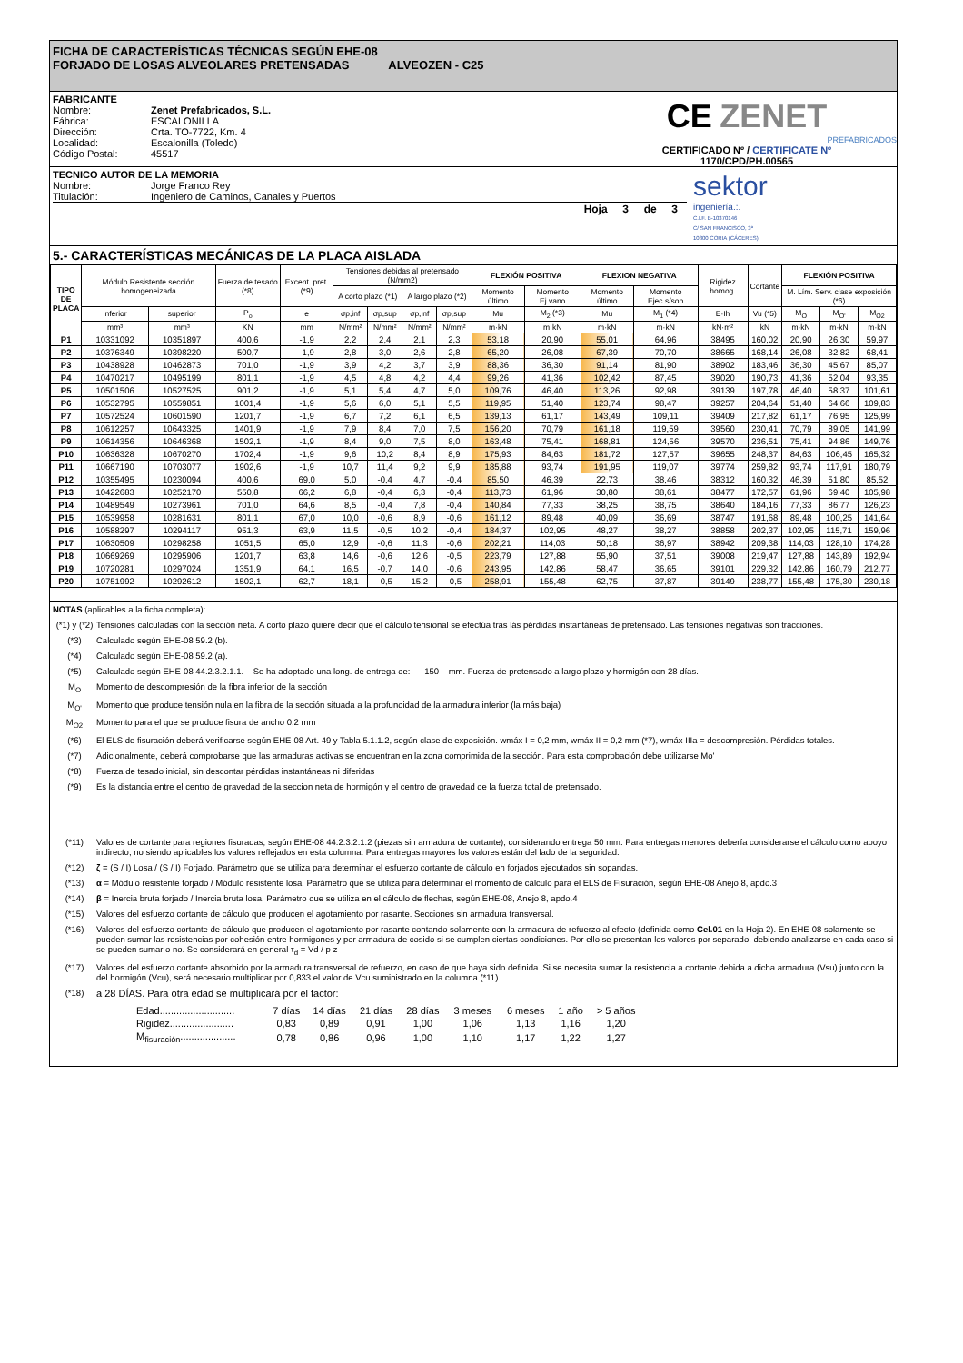FICHA DE CARACTERÍSTICAS TÉCNICAS SEGÚN EHE-08
FORJADO DE LOSAS ALVEOLARES PRETENSADAS ALVEOZEN - C25
FABRICANTE
Nombre: Zenet Prefabricados, S.L.
Fábrica: ESCALONILLA
Dirección: Crta. TO-7722, Km. 4
Localidad: Escalonilla (Toledo)
Código Postal: 45517
CE ZENET
PREFABRICADOS
CERTIFICADO Nº / CERTIFICATE Nº
1170/CPD/PH.00565
TECNICO AUTOR DE LA MEMORIA
Nombre: Jorge Franco Rey
Titulación: Ingeniero de Caminos, Canales y Puertos
Hoja 3 de 3
sektor
ingeniería.:.
C.I.F. B-10370146
C/ SAN FRANCISCO, 3ª
10800 CORIA (CÁCERES)
5.- CARACTERÍSTICAS MECÁNICAS DE LA PLACA AISLADA
| TIPO DE PLACA | Módulo Resistente sección homogeneizada | | Fuerza de tesado (*8) | Excent. pret. (*9) | Tensiones debidas al pretensado (N/mm2) | | | | FLEXIÓN POSITIVA | | FLEXION NEGATIVA | | Rigidez homog. | Cortante | FLEXIÓN POSITIVA | | |
| --- | --- | --- | --- | --- | --- | --- | --- | --- | --- | --- | --- | --- | --- | --- | --- | --- | --- |
| | | | | | A corto plazo (*1) | | A largo plazo (*2) | | Momento último | Momento Ej.vano | Momento último | Momento Ejec.s/sop | | | M. Lím. Serv. clase exposición (*6) | | |
| | inferior | superior | P<sub>o</sub> | e | σp,inf | σp,sup | σp,inf | σp,sup | Mu | M<sub>2</sub> (*3) | Mu | M<sub>1</sub> (*4) | E·Ih | Vu (*5) | M<sub>O</sub> | M<sub>O'</sub> | M<sub>O2</sub> |
| | mm³ | mm³ | KN | mm | N/mm² | N/mm² | N/mm² | N/mm² | m·kN | m·kN | m·kN | m·kN | kN·m² | kN | m·kN | m·kN | m·kN |
| P1 | 10331092 | 10351897 | 400,6 | -1,9 | 2,2 | 2,4 | 2,1 | 2,3 | 53,18 | 20,90 | 55,01 | 64,96 | 38495 | 160,02 | 20,90 | 26,30 | 59,97 |
| P2 | 10376349 | 10398220 | 500,7 | -1,9 | 2,8 | 3,0 | 2,6 | 2,8 | 65,20 | 26,08 | 67,39 | 70,70 | 38665 | 168,14 | 26,08 | 32,82 | 68,41 |
| P3 | 10438928 | 10462873 | 701,0 | -1,9 | 3,9 | 4,2 | 3,7 | 3,9 | 88,36 | 36,30 | 91,14 | 81,90 | 38902 | 183,46 | 36,30 | 45,67 | 85,07 |
| P4 | 10470217 | 10495199 | 801,1 | -1,9 | 4,5 | 4,8 | 4,2 | 4,4 | 99,26 | 41,36 | 102,42 | 87,45 | 39020 | 190,73 | 41,36 | 52,04 | 93,35 |
| P5 | 10501506 | 10527525 | 901,2 | -1,9 | 5,1 | 5,4 | 4,7 | 5,0 | 109,76 | 46,40 | 113,26 | 92,98 | 39139 | 197,78 | 46,40 | 58,37 | 101,61 |
| P6 | 10532795 | 10559851 | 1001,4 | -1,9 | 5,6 | 6,0 | 5,1 | 5,5 | 119,95 | 51,40 | 123,74 | 98,47 | 39257 | 204,64 | 51,40 | 64,66 | 109,83 |
| P7 | 10572524 | 10601590 | 1201,7 | -1,9 | 6,7 | 7,2 | 6,1 | 6,5 | 139,13 | 61,17 | 143,49 | 109,11 | 39409 | 217,82 | 61,17 | 76,95 | 125,99 |
| P8 | 10612257 | 10643325 | 1401,9 | -1,9 | 7,9 | 8,4 | 7,0 | 7,5 | 156,20 | 70,79 | 161,18 | 119,59 | 39560 | 230,41 | 70,79 | 89,05 | 141,99 |
| P9 | 10614356 | 10646368 | 1502,1 | -1,9 | 8,4 | 9,0 | 7,5 | 8,0 | 163,48 | 75,41 | 168,81 | 124,56 | 39570 | 236,51 | 75,41 | 94,86 | 149,76 |
| P10 | 10636328 | 10670270 | 1702,4 | -1,9 | 9,6 | 10,2 | 8,4 | 8,9 | 175,93 | 84,63 | 181,72 | 127,57 | 39655 | 248,37 | 84,63 | 106,45 | 165,32 |
| P11 | 10667190 | 10703077 | 1902,6 | -1,9 | 10,7 | 11,4 | 9,2 | 9,9 | 185,88 | 93,74 | 191,95 | 119,07 | 39774 | 259,82 | 93,74 | 117,91 | 180,79 |
| P12 | 10355495 | 10230094 | 400,6 | 69,0 | 5,0 | -0,4 | 4,7 | -0,4 | 85,50 | 46,39 | 22,73 | 38,46 | 38312 | 160,32 | 46,39 | 51,80 | 85,52 |
| P13 | 10422683 | 10252170 | 550,8 | 66,2 | 6,8 | -0,4 | 6,3 | -0,4 | 113,73 | 61,96 | 30,80 | 38,61 | 38477 | 172,57 | 61,96 | 69,40 | 105,98 |
| P14 | 10489549 | 10273961 | 701,0 | 64,6 | 8,5 | -0,4 | 7,8 | -0,4 | 140,84 | 77,33 | 38,25 | 38,75 | 38640 | 184,16 | 77,33 | 86,77 | 126,23 |
| P15 | 10539958 | 10281631 | 801,1 | 67,0 | 10,0 | -0,6 | 8,9 | -0,6 | 161,12 | 89,48 | 40,09 | 36,69 | 38747 | 191,68 | 89,48 | 100,25 | 141,64 |
| P16 | 10588297 | 10294117 | 951,3 | 63,9 | 11,5 | -0,5 | 10,2 | -0,4 | 184,37 | 102,95 | 48,27 | 38,27 | 38858 | 202,37 | 102,95 | 115,71 | 159,96 |
| P17 | 10630509 | 10298258 | 1051,5 | 65,0 | 12,9 | -0,6 | 11,3 | -0,6 | 202,21 | 114,03 | 50,18 | 36,97 | 38942 | 209,38 | 114,03 | 128,10 | 174,28 |
| P18 | 10669269 | 10295906 | 1201,7 | 63,8 | 14,6 | -0,6 | 12,6 | -0,5 | 223,79 | 127,88 | 55,90 | 37,51 | 39008 | 219,47 | 127,88 | 143,89 | 192,94 |
| P19 | 10720281 | 10297024 | 1351,9 | 64,1 | 16,5 | -0,7 | 14,0 | -0,6 | 243,95 | 142,86 | 58,47 | 36,65 | 39101 | 229,32 | 142,86 | 160,79 | 212,77 |
| P20 | 10751992 | 10292612 | 1502,1 | 62,7 | 18,1 | -0,5 | 15,2 | -0,5 | 258,91 | 155,48 | 62,75 | 37,87 | 39149 | 238,77 | 155,48 | 175,30 | 230,18 |
NOTAS (aplicables a la ficha completa):
(*1) y (*2) Tensiones calculadas con la sección neta. A corto plazo quiere decir que el cálculo tensional se efectúa tras lás pérdidas instantáneas de pretensado. Las tensiones negativas son tracciones.
(*3) Calculado según EHE-08 59.2 (b).
(*4) Calculado según EHE-08 59.2 (a).
(*5) Calculado según EHE-08 44.2.3.2.1.1. Se ha adoptado una long. de entrega de: 150 mm. Fuerza de pretensado a largo plazo y hormigón con 28 días.
M<sub>O</sub> Momento de descompresión de la fibra inferior de la sección
M<sub>O'</sub> Momento que produce tensión nula en la fibra de la sección situada a la profundidad de la armadura inferior (la más baja)
M<sub>O2</sub> Momento para el que se produce fisura de ancho 0,2 mm
(*6) El ELS de fisuración deberá verificarse según EHE-08 Art. 49 y Tabla 5.1.1.2, según clase de exposición. wmáx I = 0,2 mm, wmáx II = 0,2 mm (*7), wmáx IIIa = descompresión. Pérdidas totales.
(*7) Adicionalmente, deberá comprobarse que las armaduras activas se encuentran en la zona comprimida de la sección. Para esta comprobación debe utilizarse Mo'
(*8) Fuerza de tesado inicial, sin descontar pérdidas instantáneas ni diferidas
(*9) Es la distancia entre el centro de gravedad de la seccion neta de hormigón y el centro de gravedad de la fuerza total de pretensado.
(*11) Valores de cortante para regiones fisuradas, según EHE-08 44.2.3.2.1.2 (piezas sin armadura de cortante), considerando entrega 50 mm. Para entregas menores debería considerarse el cálculo como apoyo indirecto, no siendo aplicables los valores reflejados en esta columna. Para entregas mayores los valores están del lado de la seguridad.
(*12) ζ = (S / I) Losa / (S / I) Forjado. Parámetro que se utiliza para determinar el esfuerzo cortante de cálculo en forjados ejecutados sin sopandas.
(*13) α = Módulo resistente forjado / Módulo resistente losa. Parámetro que se utiliza para determinar el momento de cálculo para el ELS de Fisuración, según EHE-08 Anejo 8, apdo.3
(*14) β = Inercia bruta forjado / Inercia bruta losa. Parámetro que se utiliza en el cálculo de flechas, según EHE-08, Anejo 8, apdo.4
(*15) Valores del esfuerzo cortante de cálculo que producen el agotamiento por rasante. Secciones sin armadura transversal.
(*16) Valores del esfuerzo cortante de cálculo que producen el agotamiento por rasante contando solamente con la armadura de refuerzo al efecto (definida como Cel.01 en la Hoja 2). En EHE-08 solamente se pueden sumar las resistencias por cohesión entre hormigones y por armadura de cosido si se cumplen ciertas condiciones. Por ello se presentan los valores por separado, debiendo analizarse en cada caso si se pueden sumar o no. Se considerará en general τ<sub>d</sub> = Vd / p·z
(*17) Valores del esfuerzo cortante absorbido por la armadura transversal de refuerzo, en caso de que haya sido definida. Si se necesita sumar la resistencia a cortante debida a dicha armadura (Vsu) junto con la del hormigón (Vcu), será necesario multiplicar por 0,833 el valor de Vcu suministrado en la columna (*11).
(*18) a 28 DÍAS. Para otra edad se multiplicará por el factor:
| Edad........................... | 7 días | 14 días | 21 días | 28 días | 3 meses | 6 meses | 1 año | > 5 años |
| Rigidez....................... | 0,83 | 0,89 | 0,91 | 1,00 | 1,06 | 1,13 | 1,16 | 1,20 |
| M<sub>fisuración</sub>.................... | 0,78 | 0,86 | 0,96 | 1,00 | 1,10 | 1,17 | 1,22 | 1,27 |